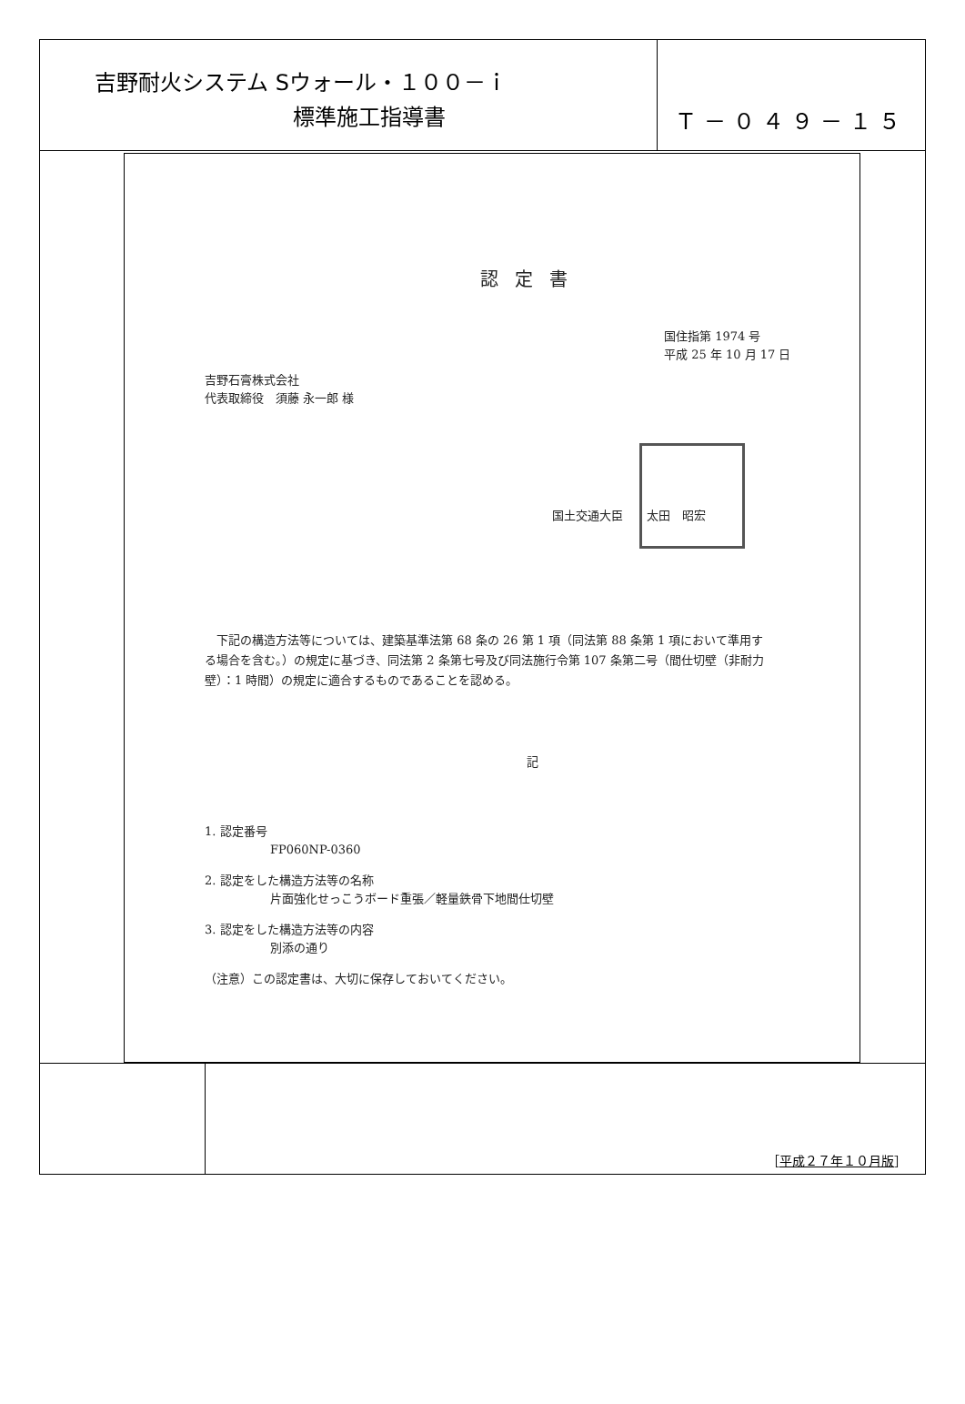吉野耐火システム Sウォール・１００－ｉ
標準施工指導書
Ｔ－０４９－１５
認定書
国住指第 1974 号
平成 25 年 10 月 17 日
吉野石膏株式会社
代表取締役　須藤 永一郎 様
国土交通大臣　　太田　昭宏
下記の構造方法等については、建築基準法第 68 条の 26 第 1 項（同法第 88 条第 1 項において準用する場合を含む。）の規定に基づき、同法第 2 条第七号及び同法施行令第 107 条第二号（間仕切壁（非耐力壁）：1 時間）の規定に適合するものであることを認める。
記
1. 認定番号
FP060NP-0360
2. 認定をした構造方法等の名称
片面強化せっこうボード重張／軽量鉄骨下地間仕切壁
3. 認定をした構造方法等の内容
別添の通り
（注意）この認定書は、大切に保存しておいてください。
［平成２７年１０月版］